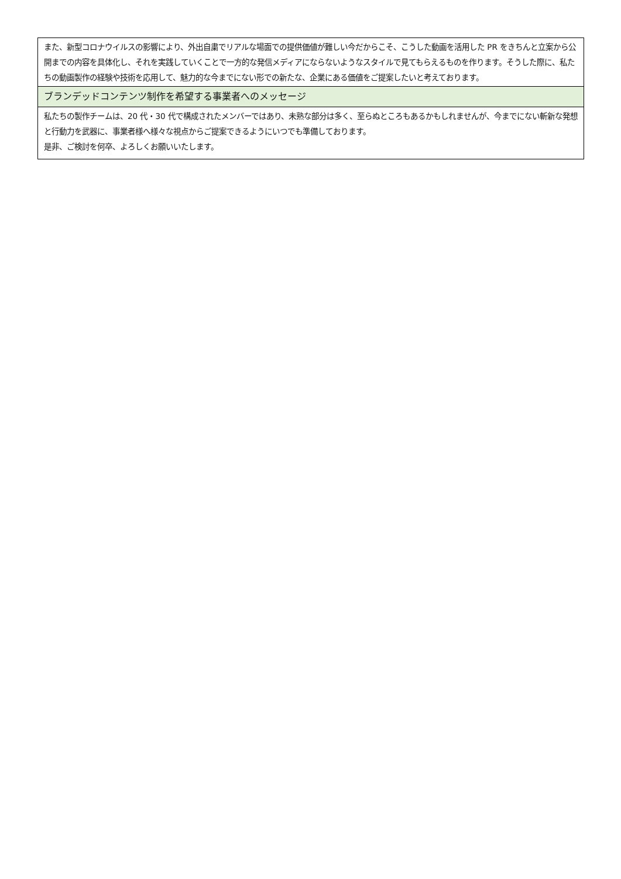| また、新型コロナウイルスの影響により、外出自粛でリアルな場面での提供価値が難しい今だからこそ、こうした動画を活用した PR をきちんと立案から公開までの内容を具体化し、それを実践していくことで一方的な発信メディアにならないようなスタイルで見てもらえるものを作ります。そうした際に、私たちの動画製作の経験や技術を応用して、魅力的な今までにない形での新たな、企業にある価値をご提案したいと考えております。 |
| ブランデッドコンテンツ制作を希望する事業者へのメッセージ |
| 私たちの製作チームは、20 代・30 代で構成されたメンバーではあり、未熟な部分は多く、至らぬところもあるかもしれませんが、今までにない斬新な発想と行動力を武器に、事業者様へ様々な視点からご提案できるようにいつでも準備しております。 是非、ご検討を何卒、よろしくお願いいたします。 |